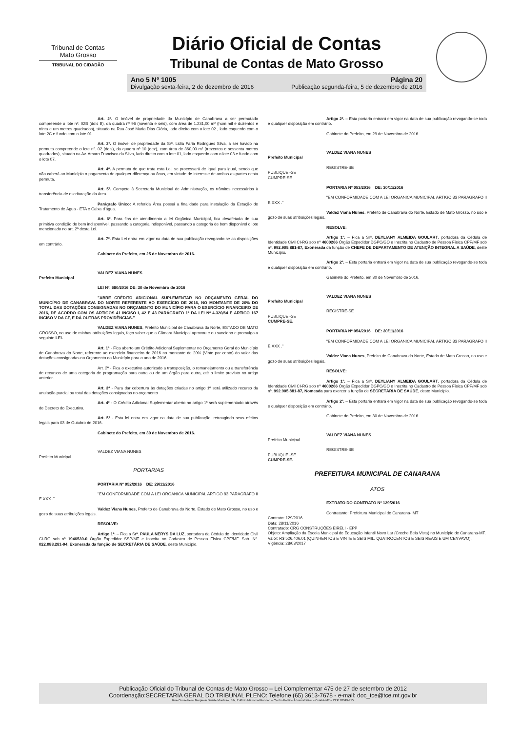Tribunal de Contas
Mato Grosso
TRIBUNAL DO CIDADÃO
Diário Oficial de Contas
Tribunal de Contas de Mato Grosso
Ano 5 Nº 1005
Divulgação sexta-feira, 2 de dezembro de 2016 Página 20
Publicação segunda-feira, 5 de dezembro de 2016
Art. 2º. O imóvel de propriedade do Município de Canabrava a ser permutado compreende o lote nº. 02B (dois B), da quadra nº 96 (noventa e seis), com área de 1.231,00 m² (hum mil e duzentos e trinta e um metros quadrados), situado na Rua José Maria Dias Glória, lado direito com o lote 02 , lado esquerdo com o lote 2C e fundo com o lote 01
Art. 3º. O imóvel de propriedade da Srª. Lidia Faria Rodrigues Silva, a ser havido na permuta compreende o lote nº. 02 (dois), da quadra nº 10 (dez), com área de 360,00 m² (trezentos e sessenta metros quadrados), situado na Av. Amaro Francisco da Silva, lado direito com o lote 01, lado esquerdo com o lote 03 e fundo com o lote 07.
Art. 4º. A permuta de que trata esta Lei, se processará de igual para igual, sendo que não caberá ao Município o pagamento de qualquer diferença ou ônus, em virtude de interesse de ambas as partes nesta permuta.
Art. 5º. Compete à Secretaria Municipal de Administração, os trâmites necessários à transferência de escrituração da área.
Parágrafo Único: A referida Área possui a finalidade para instalação da Estação de Tratamento de Água - ETA e Caixa d'água.
Art. 6º. Para fins de atendimento a lei Orgânica Municipal, fica desafetada de sua primitiva condição de bem indisponível, passando a categoria indisponível, passando a categoria de bem disponível o lote mencionado no art. 2º desta Lei.
Art. 7º. Esta Lei entra em vigor na data de sua publicação revogando-se as disposições em contrário.
Gabinete do Prefeito, em 25 de Novembro de 2016.
VALDEZ VIANA NUNES
Prefeito Municipal
LEI Nº. 680/2016 DE: 30 de Novembro de 2016
"ABRE CRÉDITO ADICIONAL SUPLEMENTAR NO ORÇAMENTO GERAL DO MUNICÍPIO DE CANABRAVA DO NORTE REFERENTE AO EXERCÍCIO DE 2016, NO MONTANTE DE 20% DO TOTAL DAS DOTAÇÕES CONSIGNADAS NO ORÇAMENTO DO MUNICÍPIO PARA O EXERCÍCIO FINANCEIRO DE 2016, DE ACORDO COM OS ARTIGOS 41 INCISO I, 42 E 43 PARÁGRAFO 1º DA LEI Nº 4.320/64 E ARTIGO 167 INCISO V DA CF, E DÁ OUTRAS PROVIDÊNCIAS."
VALDEZ VIANA NUNES, Prefeito Municipal de Canabrava do Norte, ESTADO DE MATO GROSSO, no uso de minhas atribuições legais, faço saber que a Câmara Municipal aprovou e eu sanciono e promulgo a seguinte LEI.
Art. 1º - Fica aberto um Crédito Adicional Suplementar no Orçamento Geral do Município de Canabrava do Norte, referente ao exercício financeiro de 2016 no montante de 20% (Vinte por cento) do valor das dotações consignadas no Orçamento do Município para o ano de 2016.
Art. 2º - Fica o executivo autorizado a transposição, o remanejamento ou a transferência de recursos de uma categoria de programação para outra ou de um órgão para outro, até o limite previsto no artigo anterior.
Art. 3º - Para dar cobertura às dotações criadas no artigo 1º será utilizado recurso da anulação parcial ou total das dotações consignadas no orçamento
Art. 4º - O Crédito Adicional Suplementar aberto no artigo 1º será suplementado através de Decreto do Executivo.
Art. 5º - Esta lei entra em vigor na data de sua publicação, retroagindo seus efeitos legais para 03 de Outubro de 2016.
Gabinete do Prefeito, em 30 de Novembro de 2016.
VALDEZ VIANA NUNES
Prefeito Municipal
PORTARIAS
PORTARIA Nº 052/2016 DE: 29/11/2016
"EM CONFORMIDADE COM A LEI ORGANICA MUNICIPAL ARTIGO 83 PARAGRAFO II E XXX ."
Valdez Viana Nunes, Prefeito de Canabrava do Norte, Estado de Mato Grosso, no uso e gozo de suas atribuições legais.
RESOLVE:
Artigo 1º. – Fica a Srª. PAULA NERYS DA LUZ, portadora da Cédula de Identidade Civil CI-RG sob nº 1946530-0 Órgão Expedidor SSP/MT e Inscrita no Cadastro de Pessoa Física CPF/MF. Sob. Nº. 022.088.281-94, Exonerada da função de SECRETÁRIA DE SAÚDE, deste Município.
Artigo 2º. – Esta portaria entrará em vigor na data de sua publicação revogando-se toda e qualquer disposição em contrário.
Gabinete do Prefeito, em 29 de Novembro de 2016.
VALDEZ VIANA NUNES
Prefeito Municipal
REGISTRE-SE
PUBLIQUE -SE
CUMPRE-SE
PORTARIA Nº 053/2016 DE: 30/11/2016
"EM CONFORMIDADE COM A LEI ORGANICA MUNICIPAL ARTIGO 83 PARAGRAFO II E XXX ."
Valdez Viana Nunes, Prefeito de Canabrava do Norte, Estado de Mato Grosso, no uso e gozo de suas atribuições legais.
RESOLVE:
Artigo 1º. – Fica a Srª. DEYLIANY ALMEIDA GOULART, portadora da Cédula de Identidade Civil CI-RG sob nº 4600266 Órgão Expedidor DGPC/GO e Inscrita no Cadastro de Pessoa Física CPF/MF sob nº. 992.905.881-87, Exonerada da função de CHEFE DE DEPARTAMENTO DE ATENÇÃO INTEGRAL A SAÚDE, deste Município.
Artigo 2º. – Esta portaria entrará em vigor na data de sua publicação revogando-se toda e qualquer disposição em contrário.
Gabinete do Prefeito, em 30 de Novembro de 2016.
VALDEZ VIANA NUNES
Prefeito Municipal
REGISTRE-SE
PUBLIQUE -SE
CUMPRE-SE.
PORTARIA Nº 054/2016 DE: 30/11/2016
"EM CONFORMIDADE COM A LEI ORGANICA MUNICIPAL ARTIGO 83 PARAGRAFO II E XXX ."
Valdez Viana Nunes, Prefeito de Canabrava do Norte, Estado de Mato Grosso, no uso e gozo de suas atribuições legais.
RESOLVE:
Artigo 1º. – Fica a Srª. DEYLIANY ALMEIDA GOULART, portadora da Cédula de Identidade Civil CI-RG sob nº 4600266 Órgão Expedidor DGPC/GO e Inscrita no Cadastro de Pessoa Física CPF/MF sob nº. 992.905.881-87, Nomeada para exercer a função de SECRETÁRIA DE SAÚDE, deste Município.
Artigo 2º. – Esta portaria entrará em vigor na data de sua publicação revogando-se toda e qualquer disposição em contrário.
Gabinete do Prefeito, em 30 de Novembro de 2016.
VALDEZ VIANA NUNES
Prefeito Municipal
REGISTRE-SE
PUBLIQUE -SE
CUMPRE-SE.
PREFEITURA MUNICIPAL DE CANARANA
ATOS
EXTRATO DO CONTRATO Nº 129/2016
Contratante: Prefeitura Municipal de Canarana- MT
Contrato: 129/2016
Data: 28/11/2016
Contratado: CRG CONSTRUÇÕES EIRELI - EPP
Objeto: Ampliação da Escola Municipal de Educação Infantil Novo Lar (Creche Bela Vista) no Município de Canarana-MT.
Valor: R$ 526.406,01 (QUINHENTOS E VINTE E SEIS MIL, QUATROCENTOS E SEIS REAIS E UM CENVAVO).
Vigência: 28/03/2017
Publicação Oficial do Tribunal de Contas de Mato Grosso – Lei Complementar 475 de 27 de setembro de 2012
Coordenação:SECRETARIA GERAL DO TRIBUNAL PLENO: Telefone (65) 3613-7678 - e-mail: doc_tce@tce.mt.gov.br
Rua Conselheiro Benjamin Duarte Monteiro, S/N, Edifício Marechal Rondon – Centro Político Administrativo – Cuiabá-MT – CEP 78049-915